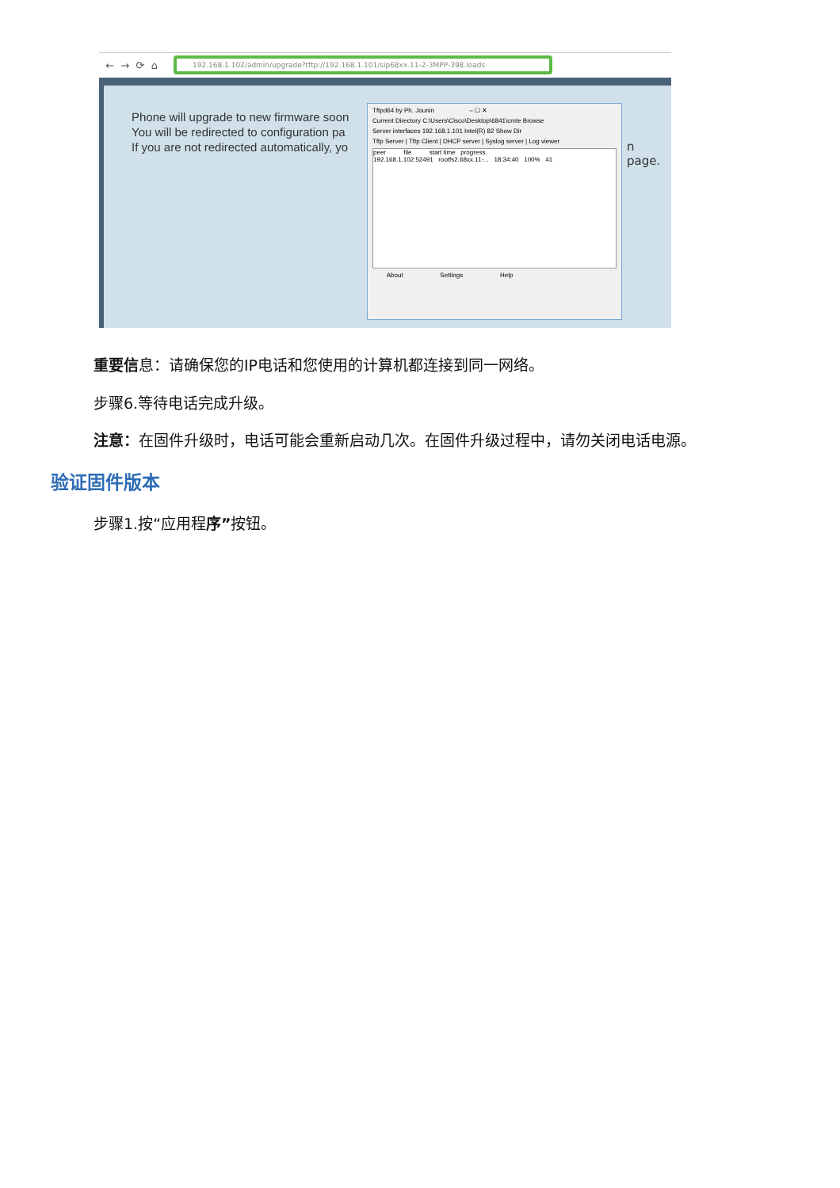← → ⟳ ⌂
192.168.1.102/admin/upgrade?tftp://192.168.1.101/sip68xx.11-2-3MPP-398.loads
Phone will upgrade to new firmware soon
You will be redirected to configuration pa
If you are not redirected automatically, yo
n page.
Tftpd64 by Ph. Jounin – ☐ ✕
Current Directory C:\Users\Cisco\Desktop\6841\cmte Browse
Server interfaces 192.168.1.101 Intel(R) 82 Show Dir
Tftp Server | Tftp Client | DHCP server | Syslog server | Log viewer
peer file start time progress
192.168.1.102:52491 rootfs2.68xx.11-... 18:34:40 100% 41
About Settings Help
重要信息：请确保您的IP电话和您使用的计算机都连接到同一网络。
步骤6.等待电话完成升级。
注意：在固件升级时，电话可能会重新启动几次。在固件升级过程中，请勿关闭电话电源。
验证固件版本
步骤1.按“应用程序”按钮。